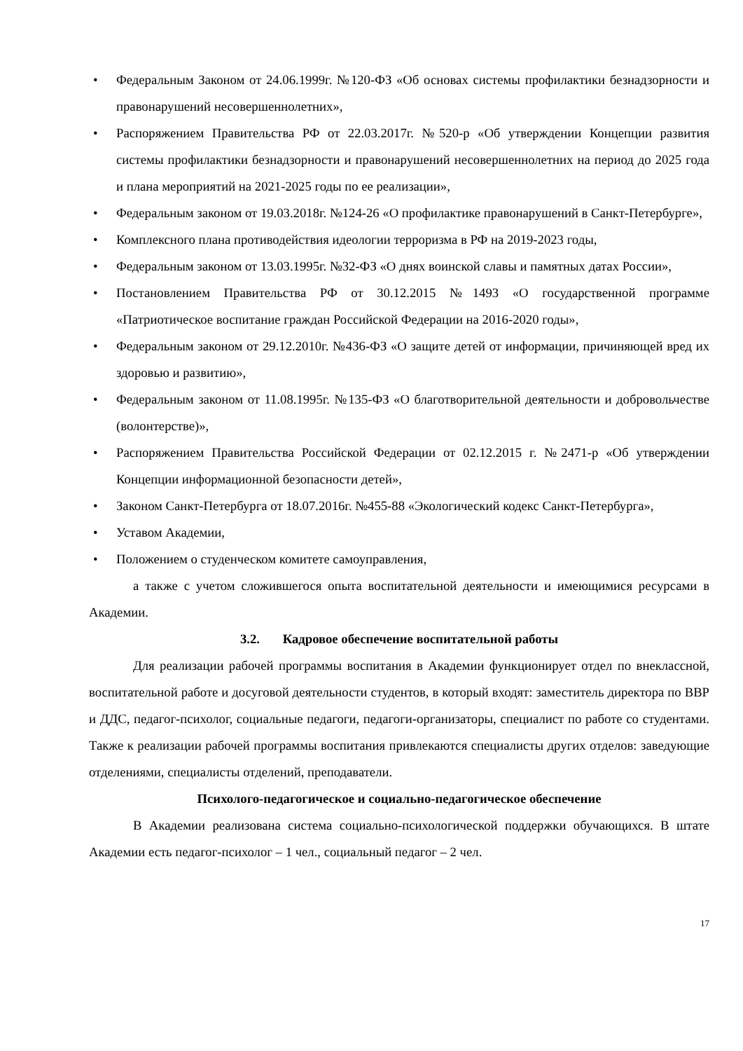• Федеральным Законом от 24.06.1999г. №120-ФЗ «Об основах системы профилактики безнадзорности и правонарушений несовершеннолетних»,
• Распоряжением Правительства РФ от 22.03.2017г. №520-р «Об утверждении Концепции развития системы профилактики безнадзорности и правонарушений несовершеннолетних на период до 2025 года и плана мероприятий на 2021-2025 годы по ее реализации»,
• Федеральным законом от 19.03.2018г. №124-26 «О профилактике правонарушений в Санкт-Петербурге»,
• Комплексного плана противодействия идеологии терроризма в РФ на 2019-2023 годы,
• Федеральным законом от 13.03.1995г. №32-ФЗ «О днях воинской славы и памятных датах России»,
• Постановлением Правительства РФ от 30.12.2015 №1493 «О государственной программе «Патриотическое воспитание граждан Российской Федерации на 2016-2020 годы»,
• Федеральным законом от 29.12.2010г. №436-ФЗ «О защите детей от информации, причиняющей вред их здоровью и развитию»,
• Федеральным законом от 11.08.1995г. №135-ФЗ «О благотворительной деятельности и добровольчестве (волонтерстве)»,
• Распоряжением Правительства Российской Федерации от 02.12.2015 г. №2471-р «Об утверждении Концепции информационной безопасности детей»,
• Законом Санкт-Петербурга от 18.07.2016г. №455-88 «Экологический кодекс Санкт-Петербурга»,
• Уставом Академии,
• Положением о студенческом комитете самоуправления,
а также с учетом сложившегося опыта воспитательной деятельности и имеющимися ресурсами в Академии.
3.2. Кадровое обеспечение воспитательной работы
Для реализации рабочей программы воспитания в Академии функционирует отдел по внеклассной, воспитательной работе и досуговой деятельности студентов, в который входят: заместитель директора по ВВР и ДДС, педагог-психолог, социальные педагоги, педагоги-организаторы, специалист по работе со студентами. Также к реализации рабочей программы воспитания привлекаются специалисты других отделов: заведующие отделениями, специалисты отделений, преподаватели.
Психолого-педагогическое и социально-педагогическое обеспечение
В Академии реализована система социально-психологической поддержки обучающихся. В штате Академии есть педагог-психолог – 1 чел., социальный педагог – 2 чел.
17